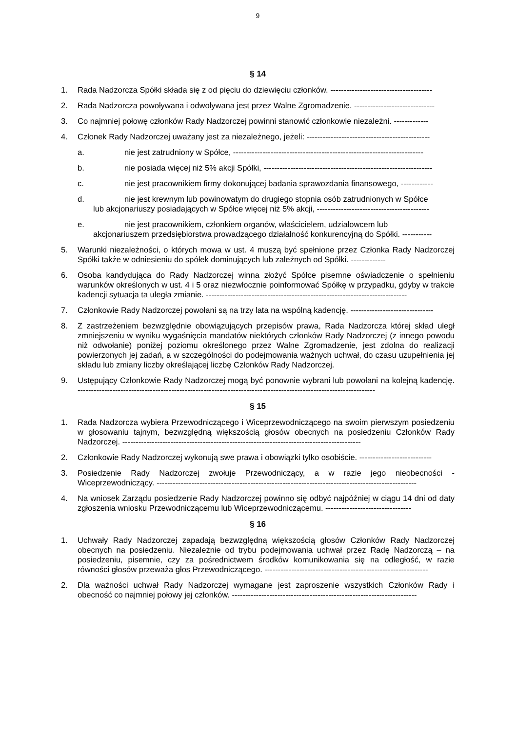9
§ 14
1. Rada Nadzorcza Spółki składa się z od pięciu do dziewięciu członków. --------------------------------------
2. Rada Nadzorcza powoływana i odwoływana jest przez Walne Zgromadzenie. ------------------------------
3. Co najmniej połowę członków Rady Nadzorczej powinni stanowić członkowie niezależni. -------------
4. Członek Rady Nadzorczej uważany jest za niezależnego, jeżeli: ----------------------------------------------
a. nie jest zatrudniony w Spółce, -----------------------------------------------------------------------
b. nie posiada więcej niż 5% akcji Spółki, ---------------------------------------------------------------
c. nie jest pracownikiem firmy dokonującej badania sprawozdania finansowego, ------------
d. nie jest krewnym lub powinowatym do drugiego stopnia osób zatrudnionych w Spółce
lub akcjonariuszy posiadających w Spółce więcej niż 5% akcji, ------------------------------------------
e. nie jest pracownikiem, członkiem organów, właścicielem, udziałowcem lub
akcjonariuszem przedsiębiorstwa prowadzącego działalność konkurencyjną do Spółki. -----------
5. Warunki niezależności, o których mowa w ust. 4 muszą być spełnione przez Członka Rady Nadzorczej Spółki także w odniesieniu do spółek dominujących lub zależnych od Spółki. -------------
6. Osoba kandydująca do Rady Nadzorczej winna złożyć Spółce pisemne oświadczenie o spełnieniu warunków określonych w ust. 4 i 5 oraz niezwłocznie poinformować Spółkę w przypadku, gdyby w trakcie kadencji sytuacja ta uległa zmianie. ---------------------------------------------------------------------------
7. Członkowie Rady Nadzorczej powołani są na trzy lata na wspólną kadencję. -------------------------------
8. Z zastrzeżeniem bezwzględnie obowiązujących przepisów prawa, Rada Nadzorcza której skład uległ zmniejszeniu w wyniku wygaśnięcia mandatów niektórych członków Rady Nadzorczej (z innego powodu niż odwołanie) poniżej poziomu określonego przez Walne Zgromadzenie, jest zdolna do realizacji powierzonych jej zadań, a w szczególności do podejmowania ważnych uchwał, do czasu uzupełnienia jej składu lub zmiany liczby określającej liczbę Członków Rady Nadzorczej.
9. Ustępujący Członkowie Rady Nadzorczej mogą być ponownie wybrani lub powołani na kolejną kadencję. ---------------------------------------------------------------------------------------------------------------
§ 15
1. Rada Nadzorcza wybiera Przewodniczącego i Wiceprzewodniczącego na swoim pierwszym posiedzeniu w głosowaniu tajnym, bezwzględną większością głosów obecnych na posiedzeniu Członków Rady Nadzorczej. -----------------------------------------------------------------------------------------
2. Członkowie Rady Nadzorczej wykonują swe prawa i obowiązki tylko osobiście. ---------------------------
3. Posiedzenie Rady Nadzorczej zwołuje Przewodniczący, a w razie jego nieobecności - Wiceprzewodniczący. -------------------------------------------------------------------------------------------------
4. Na wniosek Zarządu posiedzenie Rady Nadzorczej powinno się odbyć najpóźniej w ciągu 14 dni od daty zgłoszenia wniosku Przewodniczącemu lub Wiceprzewodniczącemu. --------------------------------
§ 16
1. Uchwały Rady Nadzorczej zapadają bezwzględną większością głosów Członków Rady Nadzorczej obecnych na posiedzeniu. Niezależnie od trybu podejmowania uchwał przez Radę Nadzorczą – na posiedzeniu, pisemnie, czy za pośrednictwem środków komunikowania się na odległość, w razie równości głosów przeważa głos Przewodniczącego. -------------------------------------------------------------
2. Dla ważności uchwał Rady Nadzorczej wymagane jest zaproszenie wszystkich Członków Rady i obecność co najmniej połowy jej członków. ---------------------------------------------------------------------